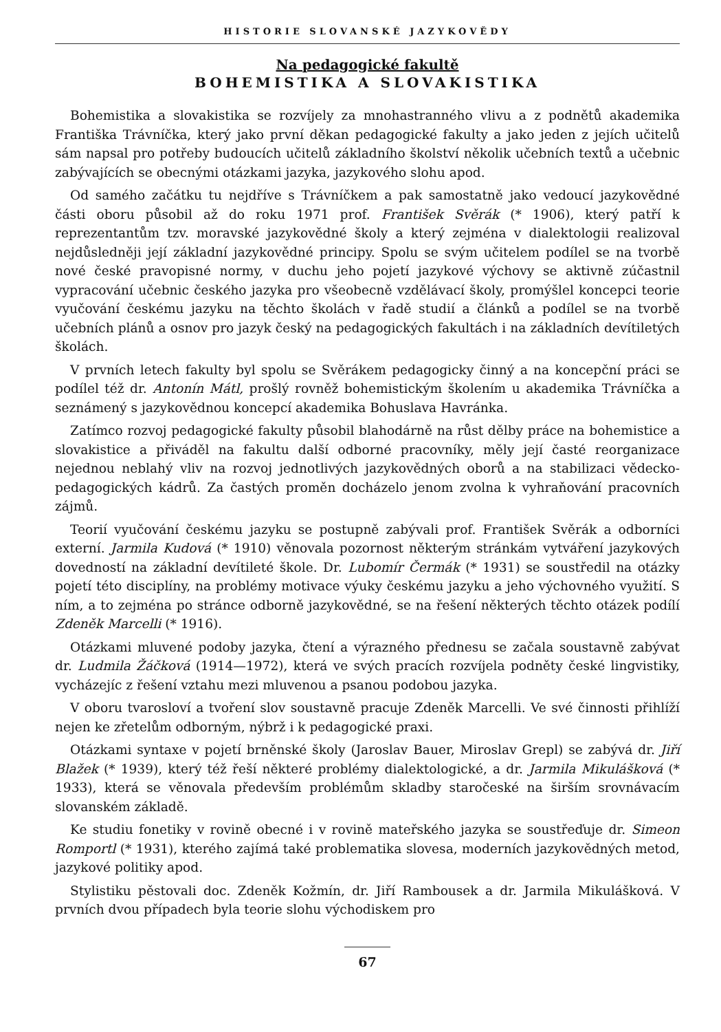HISTORIE SLOVANSKÉ JAZYKOVĚDY
Na pedagogické fakultě
BOHEMISTIKA A SLOVAKISTIKA
Bohemistika a slovakistika se rozvíjely za mnohastranného vlivu a z podnětů akademika Františka Trávníčka, který jako první děkan pedagogické fakulty a jako jeden z jejích učitelů sám napsal pro potřeby budoucích učitelů základního školství několik učebních textů a učebnic zabývajících se obecnými otázkami jazyka, jazykového slohu apod.
Od samého začátku tu nejdříve s Trávníčkem a pak samostatně jako vedoucí jazykovědné části oboru působil až do roku 1971 prof. František Svěrák (* 1906), který patří k reprezentantům tzv. moravské jazykovědné školy a který zejména v dialektologii realizoval nejdůsledněji její základní jazykovědné principy. Spolu se svým učitelem podílel se na tvorbě nové české pravopisné normy, v duchu jeho pojetí jazykové výchovy se aktivně zúčastnil vypracování učebnic českého jazyka pro všeobecně vzdělávací školy, promýšlel koncepci teorie vyučování českému jazyku na těchto školách v řadě studií a článků a podílel se na tvorbě učebních plánů a osnov pro jazyk český na pedagogických fakultách i na základních devítiletých školách.
V prvních letech fakulty byl spolu se Svěrákem pedagogicky činný a na koncepční práci se podílel též dr. Antonín Mátl, prošlý rovněž bohemistickým školením u akademika Trávníčka a seznámený s jazykovědnou koncepcí akademika Bohuslava Havránka.
Zatímco rozvoj pedagogické fakulty působil blahodárně na růst dělby práce na bohemistice a slovakistice a přiváděl na fakultu další odborné pracovníky, měly její časté reorganizace nejednou neblahý vliv na rozvoj jednotlivých jazykovědných oborů a na stabilizaci vědecko-pedagogických kádrů. Za častých proměn docházelo jenom zvolna k vyhraňování pracovních zájmů.
Teorií vyučování českému jazyku se postupně zabývali prof. František Svěrák a odborníci externí. Jarmila Kudová (* 1910) věnovala pozornost některým stránkám vytváření jazykových dovedností na základní devítileté škole. Dr. Lubomír Čermák (* 1931) se soustředil na otázky pojetí této disciplíny, na problémy motivace výuky českému jazyku a jeho výchovného využití. S ním, a to zejména po stránce odborně jazykovědné, se na řešení některých těchto otázek podílí Zdeněk Marcelli (* 1916).
Otázkami mluvené podoby jazyka, čtení a výrazného přednesu se začala soustavně zabývat dr. Ludmila Žáčková (1914—1972), která ve svých pracích rozvíjela podněty české lingvistiky, vycházejíc z řešení vztahu mezi mluvenou a psanou podobou jazyka.
V oboru tvarosloví a tvoření slov soustavně pracuje Zdeněk Marcelli. Ve své činnosti přihlíží nejen ke zřetelům odborným, nýbrž i k pedagogické praxi.
Otázkami syntaxe v pojetí brněnské školy (Jaroslav Bauer, Miroslav Grepl) se zabývá dr. Jiří Blažek (* 1939), který též řeší některé problémy dialektologické, a dr. Jarmila Mikulášková (* 1933), která se věnovala především problémům skladby staročeské na širším srovnávacím slovanském základě.
Ke studiu fonetiky v rovině obecné i v rovině mateřského jazyka se soustřeďuje dr. Simeon Romportl (* 1931), kterého zajímá také problematika slovesa, moderních jazykovědných metod, jazykové politiky apod.
Stylistiku pěstovali doc. Zdeněk Kožmín, dr. Jiří Rambousek a dr. Jarmila Mikulášková. V prvních dvou případech byla teorie slohu východiskem pro
67